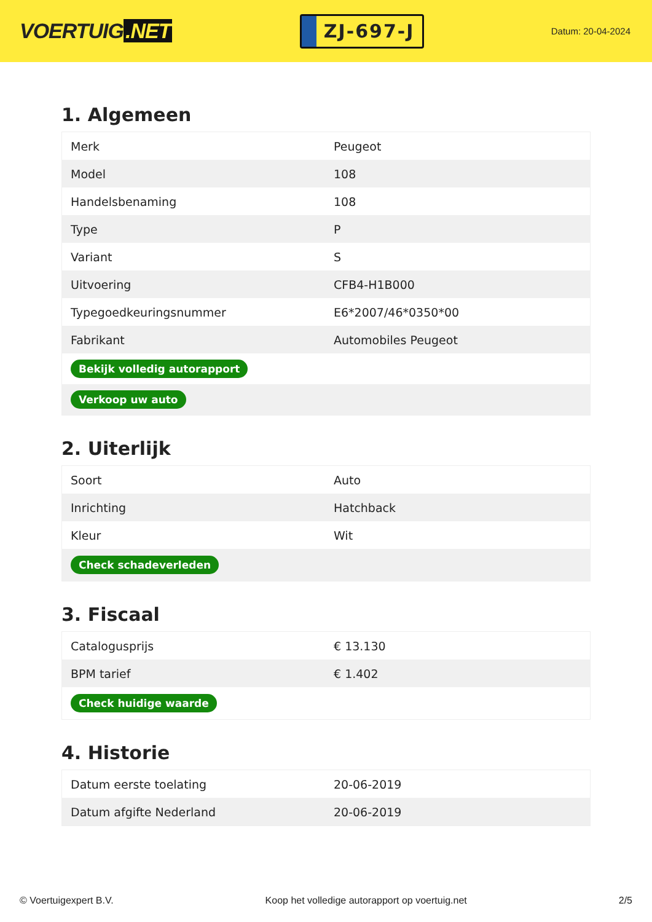VOERTUIG.NET
ZJ-697-J
Datum: 20-04-2024
1. Algemeen
| Merk | Peugeot |
| Model | 108 |
| Handelsbenaming | 108 |
| Type | P |
| Variant | S |
| Uitvoering | CFB4-H1B000 |
| Typegoedkeuringsnummer | E6*2007/46*0350*00 |
| Fabrikant | Automobiles Peugeot |
| Bekijk volledig autorapport | |
| Verkoop uw auto | |
2. Uiterlijk
| Soort | Auto |
| Inrichting | Hatchback |
| Kleur | Wit |
| Check schadeverleden | |
3. Fiscaal
| Catalogusprijs | € 13.130 |
| BPM tarief | € 1.402 |
| Check huidige waarde | |
4. Historie
| Datum eerste toelating | 20-06-2019 |
| Datum afgifte Nederland | 20-06-2019 |
© Voertuigexpert B.V. Koop het volledige autorapport op voertuig.net 2/5